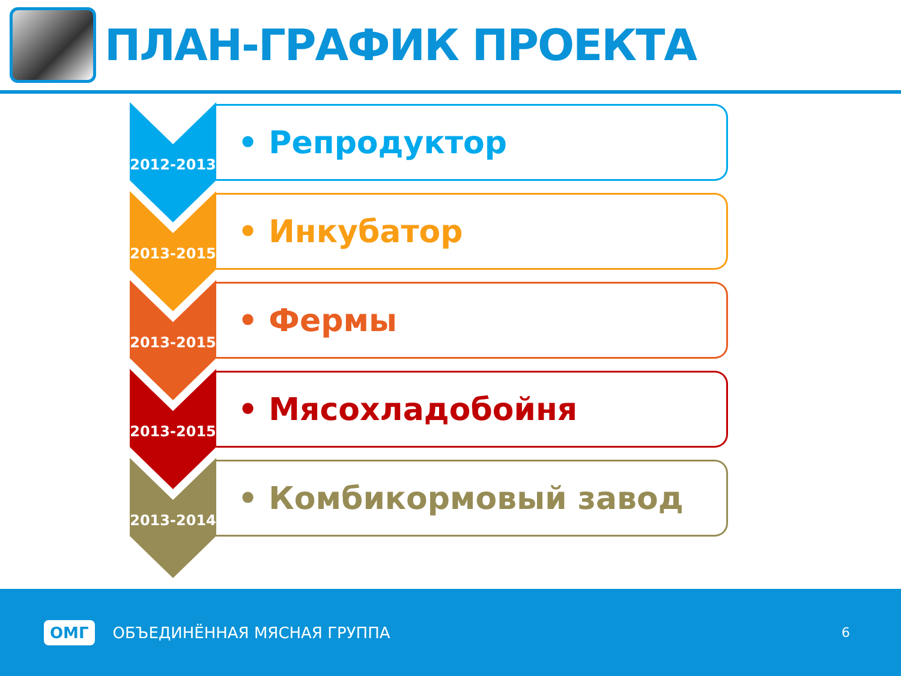ПЛАН-ГРАФИК ПРОЕКТА
2012-2013
• Репродуктор
2013-2015
• Инкубатор
2013-2015
• Фермы
2013-2015
• Мясохладобойня
2013-2014
• Комбикормовый завод
ОМГ ОБЪЕДИНЁННАЯ МЯСНАЯ ГРУППА 6